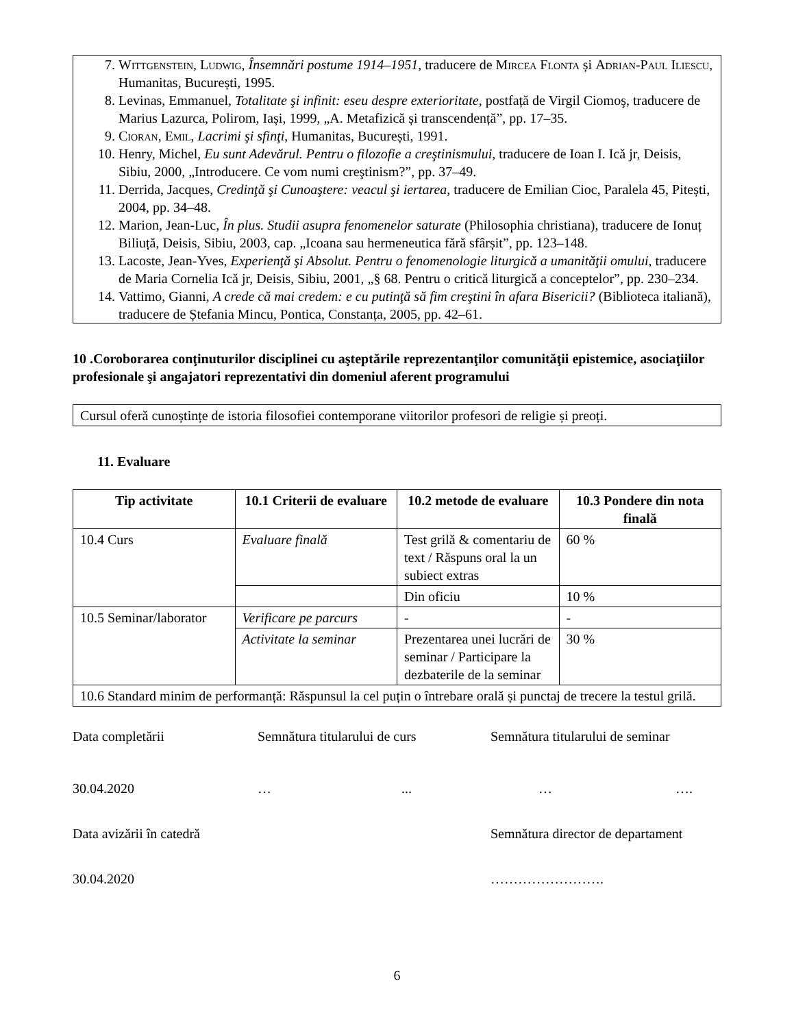7. Wittgenstein, Ludwig, Însemnări postume 1914–1951, traducere de Mircea Flonta și Adrian-Paul Iliescu, Humanitas, București, 1995.
8. Levinas, Emmanuel, Totalitate şi infinit: eseu despre exterioritate, postfață de Virgil Ciomoş, traducere de Marius Lazurca, Polirom, Iași, 1999, „A. Metafizică și transcendență”, pp. 17–35.
9. Cioran, Emil, Lacrimi şi sfinţi, Humanitas, București, 1991.
10. Henry, Michel, Eu sunt Adevărul. Pentru o filozofie a creştinismului, traducere de Ioan I. Ică jr, Deisis, Sibiu, 2000, „Introducere. Ce vom numi creştinism?”, pp. 37–49.
11. Derrida, Jacques, Credinţă şi Cunoaştere: veacul şi iertarea, traducere de Emilian Cioc, Paralela 45, Pitești, 2004, pp. 34–48.
12. Marion, Jean-Luc, În plus. Studii asupra fenomenelor saturate (Philosophia christiana), traducere de Ionuț Biliuță, Deisis, Sibiu, 2003, cap. „Icoana sau hermeneutica fără sfârșit”, pp. 123–148.
13. Lacoste, Jean-Yves, Experienţă şi Absolut. Pentru o fenomenologie liturgică a umanităţii omului, traducere de Maria Cornelia Ică jr, Deisis, Sibiu, 2001, „§ 68. Pentru o critică liturgică a conceptelor”, pp. 230–234.
14. Vattimo, Gianni, A crede că mai credem: e cu putinţă să fim creştini în afara Bisericii? (Biblioteca italiană), traducere de Ștefania Mincu, Pontica, Constanța, 2005, pp. 42–61.
10 .Coroborarea conţinuturilor disciplinei cu aşteptările reprezentanţilor comunităţii epistemice, asociaţiilor profesionale şi angajatori reprezentativi din domeniul aferent programului
Cursul oferă cunoștințe de istoria filosofiei contemporane viitorilor profesori de religie și preoți.
11. Evaluare
| Tip activitate | 10.1 Criterii de evaluare | 10.2 metode de evaluare | 10.3 Pondere din nota finală |
| --- | --- | --- | --- |
| 10.4 Curs | Evaluare finală | Test grilă & comentariu de text / Răspuns oral la un subiect extras | 60 % |
| | | Din oficiu | 10 % |
| 10.5 Seminar/laborator | Verificare pe parcurs | - | - |
| | Activitate la seminar | Prezentarea unei lucrări de seminar / Participare la dezbaterile de la seminar | 30 % |
| 10.6 Standard minim de performanță: Răspunsul la cel puțin o întrebare orală și punctaj de trecere la testul grilă. | | | |
Data completării Semnătura titularului de curs Semnătura titularului de seminar
30.04.2020 … ... … ….
Data avizării în catedră Semnătura director de departament
30.04.2020 …………………….
6